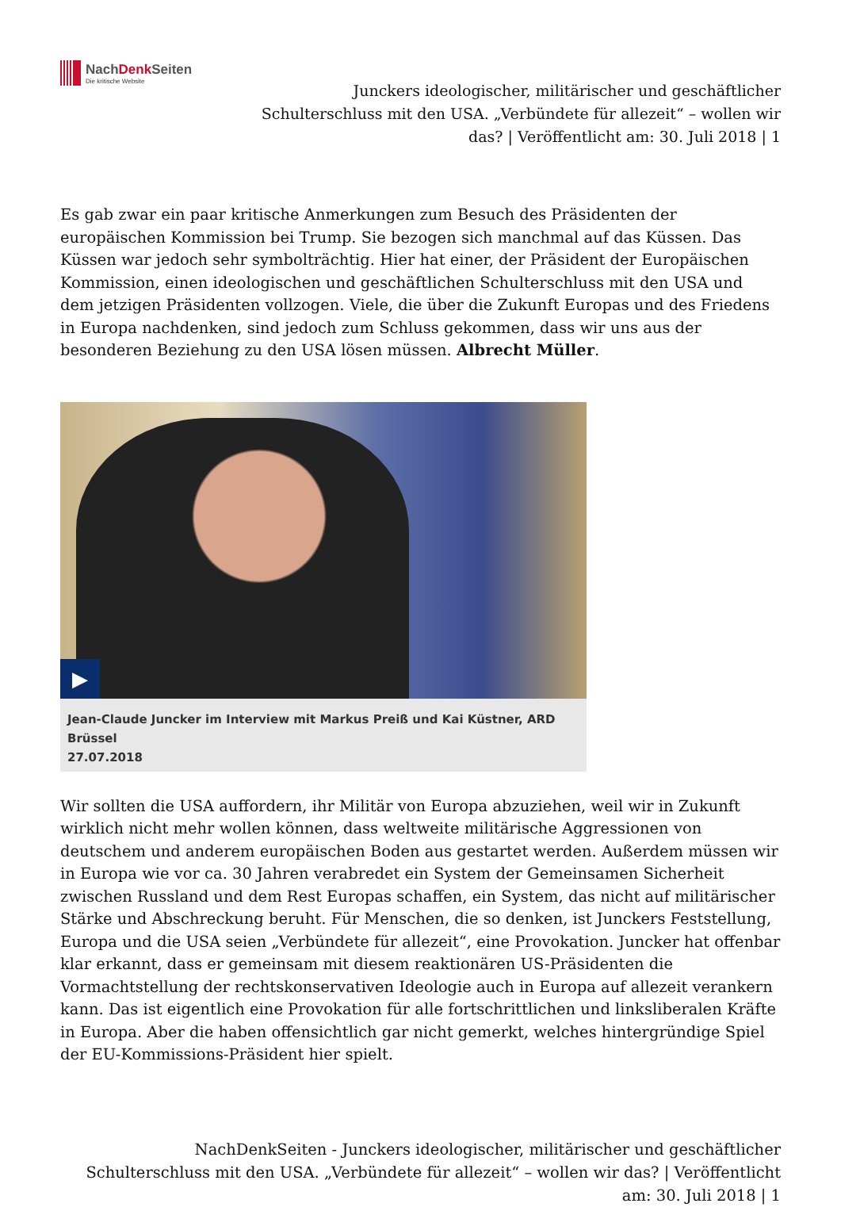NachDenk Seiten
Die kritische Website
Junckers ideologischer, militärischer und geschäftlicher Schulterschluss mit den USA. „Verbündete für allezeit“ – wollen wir das? | Veröffentlicht am: 30. Juli 2018 | 1
Es gab zwar ein paar kritische Anmerkungen zum Besuch des Präsidenten der europäischen Kommission bei Trump. Sie bezogen sich manchmal auf das Küssen. Das Küssen war jedoch sehr symbolträchtig. Hier hat einer, der Präsident der Europäischen Kommission, einen ideologischen und geschäftlichen Schulterschluss mit den USA und dem jetzigen Präsidenten vollzogen. Viele, die über die Zukunft Europas und des Friedens in Europa nachdenken, sind jedoch zum Schluss gekommen, dass wir uns aus der besonderen Beziehung zu den USA lösen müssen. Albrecht Müller.
▶
Jean-Claude Juncker im Interview mit Markus Preiß und Kai Küstner, ARD Brüssel
27.07.2018
Wir sollten die USA auffordern, ihr Militär von Europa abzuziehen, weil wir in Zukunft wirklich nicht mehr wollen können, dass weltweite militärische Aggressionen von deutschem und anderem europäischen Boden aus gestartet werden. Außerdem müssen wir in Europa wie vor ca. 30 Jahren verabredet ein System der Gemeinsamen Sicherheit zwischen Russland und dem Rest Europas schaffen, ein System, das nicht auf militärischer Stärke und Abschreckung beruht. Für Menschen, die so denken, ist Junckers Feststellung, Europa und die USA seien „Verbündete für allezeit“, eine Provokation. Juncker hat offenbar klar erkannt, dass er gemeinsam mit diesem reaktionären US-Präsidenten die Vormachtstellung der rechtskonservativen Ideologie auch in Europa auf allezeit verankern kann. Das ist eigentlich eine Provokation für alle fortschrittlichen und linksliberalen Kräfte in Europa. Aber die haben offensichtlich gar nicht gemerkt, welches hintergründige Spiel der EU-Kommissions-Präsident hier spielt.
NachDenkSeiten - Junckers ideologischer, militärischer und geschäftlicher Schulterschluss mit den USA. „Verbündete für allezeit“ – wollen wir das? | Veröffentlicht am: 30. Juli 2018 | 1